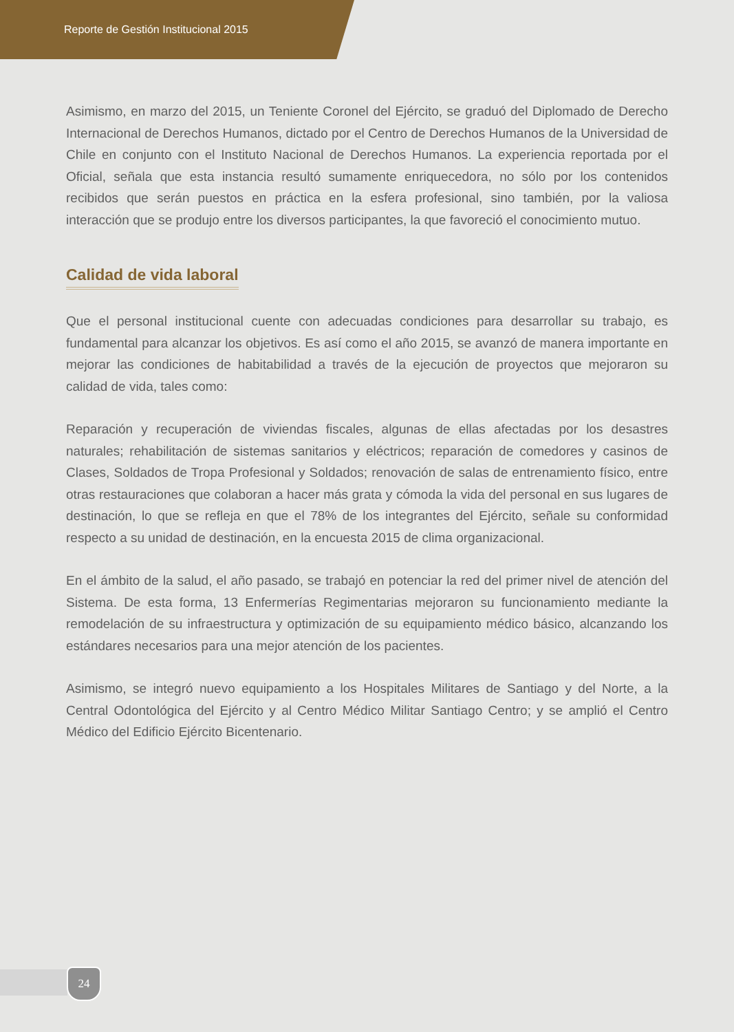Reporte de Gestión Institucional 2015
Asimismo, en marzo del 2015, un Teniente Coronel del Ejército, se graduó del Diplomado de Derecho Internacional de Derechos Humanos, dictado por el Centro de Derechos Humanos de la Universidad de Chile en conjunto con el Instituto Nacional de Derechos Humanos. La experiencia reportada por el Oficial, señala que esta instancia resultó sumamente enriquecedora, no sólo por los contenidos recibidos que serán puestos en práctica en la esfera profesional, sino también, por la valiosa interacción que se produjo entre los diversos participantes, la que favoreció el conocimiento mutuo.
Calidad de vida laboral
Que el personal institucional cuente con adecuadas condiciones para desarrollar su trabajo, es fundamental para alcanzar los objetivos. Es así como el año 2015, se avanzó de manera importante en mejorar las condiciones de habitabilidad a través de la ejecución de proyectos que mejoraron su calidad de vida, tales como:
Reparación y recuperación de viviendas fiscales, algunas de ellas afectadas por los desastres naturales; rehabilitación de sistemas sanitarios y eléctricos; reparación de comedores y casinos de Clases, Soldados de Tropa Profesional y Soldados; renovación de salas de entrenamiento físico, entre otras restauraciones que colaboran a hacer más grata y cómoda la vida del personal en sus lugares de destinación, lo que se refleja en que el 78% de los integrantes del Ejército, señale su conformidad respecto a su unidad de destinación, en la encuesta 2015 de clima organizacional.
En el ámbito de la salud, el año pasado, se trabajó en potenciar la red del primer nivel de atención del Sistema. De esta forma, 13 Enfermerías Regimentarias mejoraron su funcionamiento mediante la remodelación de su infraestructura y optimización de su equipamiento médico básico, alcanzando los estándares necesarios para una mejor atención de los pacientes.
Asimismo, se integró nuevo equipamiento a los Hospitales Militares de Santiago y del Norte, a la Central Odontológica del Ejército y al Centro Médico Militar Santiago Centro; y se amplió el Centro Médico del Edificio Ejército Bicentenario.
24